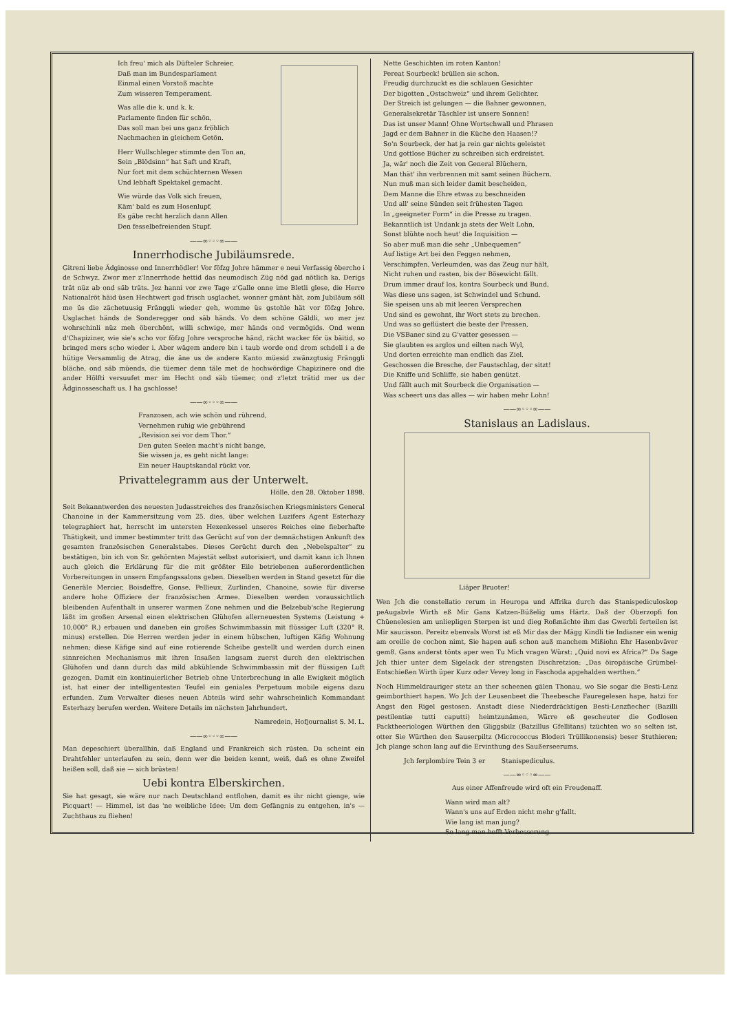Ich freu' mich als Düfteler Schreier,
Daß man im Bundesparlament
Einmal einen Vorstoß machte
Zum wisseren Temperament.
Was alle die k. und k. k.
Parlamente finden für schön,
Das soll man bei uns ganz fröhlich
Nachmachen in gleichem Getön.
Herr Wullschleger stimmte den Ton an,
Sein „Blödsinn“ hat Saft und Kraft,
Nur fort mit dem schüchternen Wesen
Und lebhaft Spektakel gemacht.
Wie würde das Volk sich freuen,
Käm' bald es zum Hosenlupf,
Es gäbe recht herzlich dann Allen
Den fesselbefreienden Stupf.
——∞◦◦◦∞——
Innerrhodische Jubiläumsrede.
Gitreni liebe Ädginosse ond Innerrhödler! Vor föfzg Johre hämmer e neui Verfassig öbercho i de Schwyz. Zwor mer z'Innerrhode hettid das neumodisch Züg nöd gad nötlich ka. Derigs trät nüz ab ond säb träts. Jez hanni vor zwe Tage z'Galle onne ime Bletli glese, die Herre Nationalröt häid üsen Hechtwert gad frisch usglachet, wonner gmänt hät, zom Jubiläum söll me üs die zächetuusig Fränggli wieder geh, womme üs gstohle hät vor föfzg Johre. Usglachet händs de Sonderegger ond säb händs. Vo dem schöne Gäldli, wo mer jez wohrschinli nüz meh öberchönt, willi schwige, mer händs ond vermögids. Ond wenn d'Chapiziner, wie sie's scho vor föfzg Johre versproche händ, rächt wacker för üs bäitid, so bringed mers scho wieder i. Aber wägem andere bin i taub worde ond drom schdell i a de hütige Versammlig de Atrag, die äne us de andere Kanto müesid zwänzgtusig Fränggli bläche, ond säb müends, die tüemer denn täle met de hochwördige Chapizinere ond die ander Hölfti versuufet mer im Hecht ond säb tüemer, ond z'letzt trätid mer us der Ädginosseschaft us. I ha gschlosse!
——∞◦◦◦∞——
Franzosen, ach wie schön und rührend,
Vernehmen ruhig wie gebührend
„Revision sei vor dem Thor.“
Den guten Seelen macht's nicht bange,
Sie wissen ja, es geht nicht lange:
Ein neuer Hauptskandal rückt vor.
Privattelegramm aus der Unterwelt.
Hölle, den 28. Oktober 1898.
Seit Bekanntwerden des neuesten Judasstreiches des französischen Kriegsministers General Chanoine in der Kammersitzung vom 25. dies, über welchen Luzifers Agent Esterhazy telegraphiert hat, herrscht im untersten Hexenkessel unseres Reiches eine fieberhafte Thätigkeit, und immer bestimmter tritt das Gerücht auf von der demnächstigen Ankunft des gesamten französischen Generalstabes. Dieses Gerücht durch den „Nebelspalter“ zu bestätigen, bin ich von Sr. gehörnten Majestät selbst autorisiert, und damit kann ich Ihnen auch gleich die Erklärung für die mit größter Eile betriebenen außerordentlichen Vorbereitungen in unsern Empfangssalons geben. Dieselben werden in Stand gesetzt für die Generäle Mercier, Boisdeffre, Gonse, Pellieux, Zurlinden, Chanoine, sowie für diverse andere hohe Offiziere der französischen Armee. Dieselben werden voraussichtlich bleibenden Aufenthalt in unserer warmen Zone nehmen und die Belzebub'sche Regierung läßt im großen Arsenal einen elektrischen Glühofen allerneuesten Systems (Leistung + 10,000° R.) erbauen und daneben ein großes Schwimmbassin mit flüssiger Luft (320° R. minus) erstellen. Die Herren werden jeder in einem hübschen, luftigen Käfig Wohnung nehmen; diese Käfige sind auf eine rotierende Scheibe gestellt und werden durch einen sinnreichen Mechanismus mit ihren Insaßen langsam zuerst durch den elektrischen Glühofen und dann durch das mild abkühlende Schwimmbassin mit der flüssigen Luft gezogen. Damit ein kontinuierlicher Betrieb ohne Unterbrechung in alle Ewigkeit möglich ist, hat einer der intelligentesten Teufel ein geniales Perpetuum mobile eigens dazu erfunden. Zum Verwalter dieses neuen Abteils wird sehr wahrscheinlich Kommandant Esterhazy berufen werden. Weitere Details im nächsten Jahrhundert.
Namredein, Hofjournalist S. M. L.
——∞◦◦◦∞——
Man depeschiert überallhin, daß England und Frankreich sich rüsten. Da scheint ein Drahtfehler unterlaufen zu sein, denn wer die beiden kennt, weiß, daß es ohne Zweifel heißen soll, daß sie — sich brüsten!
Uebi kontra Elberskirchen.
Sie hat gesagt, sie wäre nur nach Deutschland entflohen, damit es ihr nicht gienge, wie Picquart! — Himmel, ist das 'ne weibliche Idee: Um dem Gefängnis zu entgehen, in's — Zuchthaus zu fliehen!
Nette Geschichten im roten Kanton!
Pereat Sourbeck! brüllen sie schon.
Freudig durchzuckt es die schlauen Gesichter
Der bigotten „Ostschweiz“ und ihrem Gelichter.
Der Streich ist gelungen — die Bahner gewonnen,
Generalsekretär Täschler ist unsere Sonnen!
Das ist unser Mann! Ohne Wortschwall und Phrasen
Jagd er dem Bahner in die Küche den Haasen!?
So'n Sourbeck, der hat ja rein gar nichts geleistet
Und gottlose Bücher zu schreiben sich erdreistet.
Ja, wär' noch die Zeit von General Blüchern,
Man thät' ihn verbrennen mit samt seinen Büchern.
Nun muß man sich leider damit bescheiden,
Dem Manne die Ehre etwas zu beschneiden
Und all' seine Sünden seit frühesten Tagen
In „geeigneter Form“ in die Presse zu tragen.
Bekanntlich ist Undank ja stets der Welt Lohn,
Sonst blühte noch heut' die Inquisition —
So aber muß man die sehr „Unbequemen“
Auf listige Art bei den Feggen nehmen,
Verschimpfen, Verleumden, was das Zeug nur hält,
Nicht ruhen und rasten, bis der Bösewicht fällt.
Drum immer drauf los, kontra Sourbeck und Bund,
Was diese uns sagen, ist Schwindel und Schund.
Sie speisen uns ab mit leeren Versprechen
Und sind es gewohnt, ihr Wort stets zu brechen.
Und was so geflüstert die beste der Pressen,
Die VSBaner sind zu G'vatter gesessen —
Sie glaubten es arglos und eilten nach Wyl,
Und dorten erreichte man endlich das Ziel.
Geschossen die Bresche, der Faustschlag, der sitzt!
Die Kniffe und Schliffe, sie haben genützt.
Und fällt auch mit Sourbeck die Organisation —
Was scheert uns das alles — wir haben mehr Lohn!
——∞◦◦◦∞——
Stanislaus an Ladislaus.
Liäper Bruoter!
Wen Jch die constellatio rerum in Heuropa und Affrika durch das Stanispediculoskop peAugabvle Wirth eß Mir Gans Katzen-Büßelig ums Härtz. Daß der Oberzopfi fon Chüenelesien am unliepligen Sterpen ist und dieg Roßmächte ihm das Gwerbli ferteilen ist Mir saucisson. Pereitz ebenvals Worst ist eß Mir das der Mägg Kindli tie Indianer ein wenig am oreille de cochon nimt, Sie hapen auß schon auß manchem Mißiohn Ehr Hasenbväver gem8. Gans anderst tönts aper wen Tu Mich vragen Würst: „Quid novi ex Africa?“ Da Sage Jch thier unter dem Sigelack der strengsten Dischretzion: „Das öiropäische Grümbel-Entschießen Wirth üper Kurz oder Vevey long in Faschoda apgehalden werthen.“
Noch Himmeldrauriger stetz an ther scheenen gälen Thonau, wo Sie sogar die Besti-Lenz geimborthiert hapen. Wo Jch der Leusenbeet die Theebesche Fauregelesen hape, hatzi for Angst den Rigel gestosen. Anstadt diese Niederdräcktigen Besti-Lenzfiecher (Bazilli pestilentiæ tutti caputti) heimtzunämen, Wärre eß gescheuter die Godlosen Packtheeriologen Würthen den Gliggsbilz (Batzillus Gfellitans) tzüchten wo so selten ist, otter Sie Würthen den Sauserpiltz (Micrococcus Bloderi Trüllikonensis) beser Stuthieren; Jch plange schon lang auf die Ervinthung des Saußerseerums.
Jch ferplombire Tein 3 er Stanispediculus.
——∞◦◦◦∞——
Aus einer Affenfreude wird oft ein Freudenaff.
Wann wird man alt?
Wann's uns auf Erden nicht mehr g'fallt.
Wie lang ist man jung?
So lang man hofft Verbesserung.